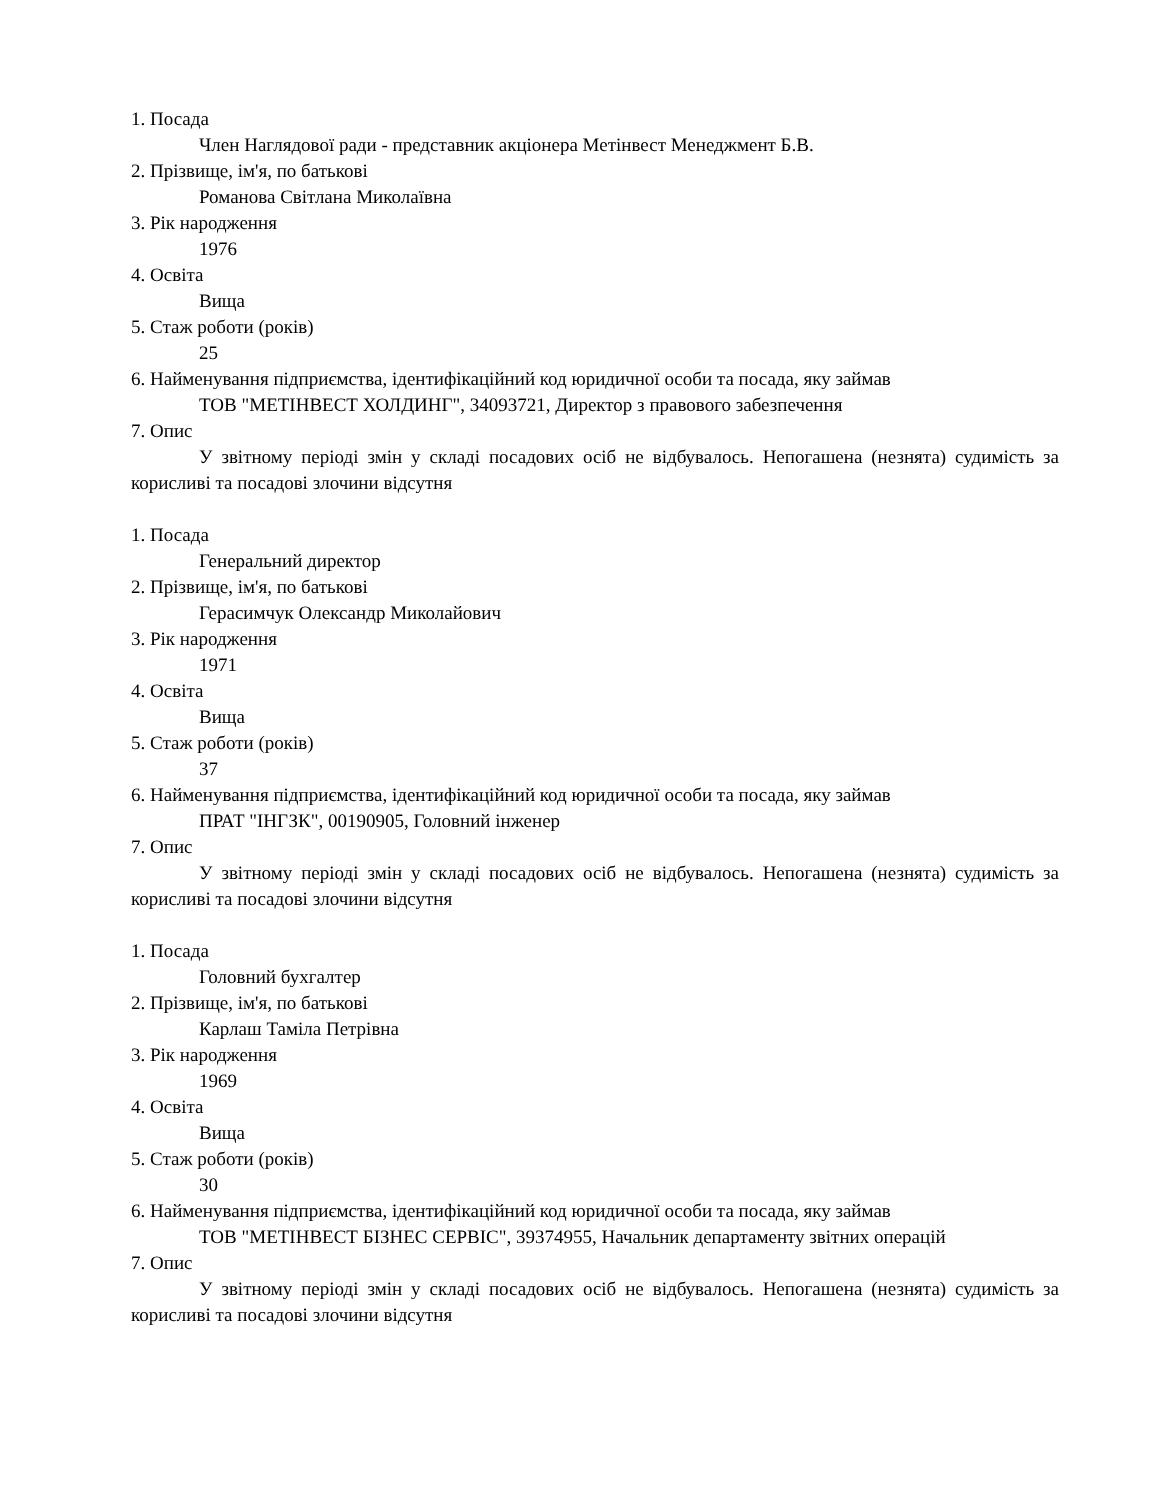1. Посада
Член Наглядової ради - представник акціонера Метінвест Менеджмент Б.В.
2. Прізвище, ім'я, по батькові
Романова Світлана Миколаївна
3. Рік народження
1976
4. Освіта
Вища
5. Стаж роботи (років)
25
6. Найменування підприємства, ідентифікаційний код юридичної особи та посада, яку займав
ТОВ "МЕТІНВЕСТ ХОЛДИНГ", 34093721, Директор з правового забезпечення
7. Опис
У звітному періоді змін у складі посадових осіб не відбувалось. Непогашена (незнята) судимість за корисливі та посадові злочини відсутня
1. Посада
Генеральний директор
2. Прізвище, ім'я, по батькові
Герасимчук Олександр Миколайович
3. Рік народження
1971
4. Освіта
Вища
5. Стаж роботи (років)
37
6. Найменування підприємства, ідентифікаційний код юридичної особи та посада, яку займав
ПРАТ "ІНГЗК", 00190905, Головний інженер
7. Опис
У звітному періоді змін у складі посадових осіб не відбувалось. Непогашена (незнята) судимість за корисливі та посадові злочини відсутня
1. Посада
Головний бухгалтер
2. Прізвище, ім'я, по батькові
Карлаш Таміла Петрівна
3. Рік народження
1969
4. Освіта
Вища
5. Стаж роботи (років)
30
6. Найменування підприємства, ідентифікаційний код юридичної особи та посада, яку займав
ТОВ "МЕТІНВЕСТ БІЗНЕС СЕРВІС", 39374955, Начальник департаменту звітних операцій
7. Опис
У звітному періоді змін у складі посадових осіб не відбувалось. Непогашена (незнята) судимість за корисливі та посадові злочини відсутня